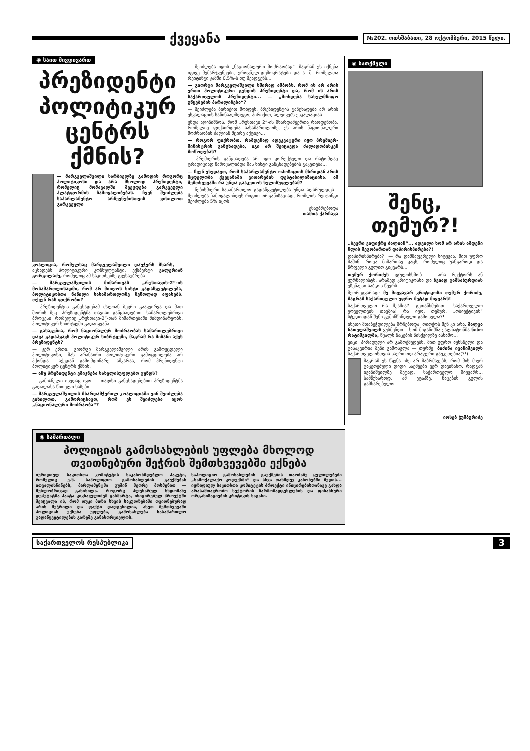ქვეყანა
№202. ოთხშაბათი, 28 ოქტომბერი, 2015 წელი.
◉ საით მივდივართ
პრეზიდენტი პოლიტიკურ ცენტრს ქმნის?
— მარგველაშვილი სარბიელზე გამოდის როგორც პოლიტიკოსი და არა მხოლოდ პრეზიდენტი, რომელიც მომავალში შეეცდება გარკვეული პლატფორმის ჩამოყალიბებას. ჩვენ შეიძლება საპარლამენტო არჩევნებისთვის ვიხილოთ გარკვეული
კოალიცია, რომელსაც მარგველაშვილი დაუჭერს მხარს, — აცხადებს პოლიტიკური კონსულტანტი, ექსპერტი ვალერიან გორგილაძე, რომელიც ამ საკითხებზე გვესაუბრება.
— მარგველაშვილის მიმართვას „რუსთავის-2“-ის მოსამართლისადმი, რომ არ მიიღოს ხისტი გადაწყვეტილება, პოლიტიკოსთა ნაწილი სასამართლოზე ზეწოლად აფასებს. თქვენ რას ფიქრობთ?
— პრეზიდენტის განცხადებამ ძალიან ბევრი გააკვირვა და მათ შორის მეც. პრეზიდენტმა თავისი განცხადებით, სამართლებრივი პროცესი, რომელიც „რუსთავი-2“-თან მიმართებაში მიმდინარეობს, პოლიტიკურ სიბრტყეში გადაიყვანა...
— გასაგებია, რომ ნაციონალურ მოძრაობას სამართლებრივი დავა გადაჰყავს პოლიტიკურ სიბრტყეში, მაგრამ რა მიზანი აქვს პრეზიდენტს?
— ჯერ ერთი, გიორგი მარგველაშვილი არის გამოუცდელი პოლიტიკოსი, მას არანაირი პოლიტიკური გამოცდილება არ ჰქონდა... აქედან გამომდინარე, აშკარაა, რომ პრეზიდენტი პოლიტიკურ ცენტრს ქმნის.
— ანუ პრეზიდენტი ემიჯნება სახელისუფლებო გუნდს?
— გამიჯნული ისედაც იყო — თავისი განცხადებებით პრეზიდენტმა გადალახა წითელი ხაზები.
— მარგველაშვილის მხარდამჭერილ კოალიციაში ვინ შეიძლება ვიხილოთ, გამორიცხავთ, რომ ეს შეიძლება იყოს „ნაციონალური მოძრაობა“?
— შეიძლება იყოს „ნაციონალური მოძრაობაც“. მაგრამ ეს იქნება იგივე მემარჯვენეები, ეროვნულ-დემოკრატები და ა. შ. რომელთა რეიტინგი ჯამში 0,5%-ს თუ შეადგენს...
— გიორგი მარგველაშვილი ხშირად ამბობს, რომ ის არ არის ერთი პოლიტიკური გუნდის პრეზიდენტი და, რომ ის არის საქართველოს პრეზიდენტი... — „მოხდება სახელმწიფო უწყებების პარალიზება“?
— შეიძლება პირიქით მოხდეს. პრეზიდენტის განცხადება არ არის ესკალაციის საწინააღმდეგო, პირიქით, ალვივებს ესკალაციას...
უნდა აღინიშნოს, რომ „რუსთავი 2“-ის მხარდამჭერთა რაოდენობა, რომელიც ფიქსირდება სასამართლოზე, ეს არის ნაციონალური მოძრაობის ძალიან მცირე აქტივი...
— როგორ ფიქრობთ, რამდენად ადეკვატური იყო პრემიერ-მინისტრის განცხადება, იგი არ შეიცავდა ძალადობისკენ მოწოდებას?
— პრემიერის განცხადება არ იყო კორექტული და რატომღაც ტრადიციად ჩამოყალიბდა მას ხისტი განცხადებების გაკეთება...
— ჩვენ ვხედავთ, რომ საპარლამენტო ოპოზიციის მხრიდან არის მცდელობა ქვეყანაში ვითარების დესტაბილიზაციისა. ამ შემთხვევაში რა უნდა გააკეთოს ხელისუფლებამ?
— ნებისმიერი სასამართლო გადაწყვეტილება უნდა აღსრულდეს... შეიძლება ჩამოყალიბდეს რიგით ორგანიზაციად, რომლის რეიტინგი შეიძლება 5% იყოს.
ესაუბრებოდა
თამთა ქარჩავა
◉ სათქმელი
შენც, თემურ?!
„ბევრი ვიფიქრე ძალიან“... ადვილი ხომ არ არის ამდენი წლის მეგობართან დაპირისპირება?!
დაპირისპირება?! — რა დამზაფვრელი სიტყვაა, მით უფრო მაშინ, როცა მიმართავ კაცს, რომელიც უანგაროდ და წრფელი გულით გიყვარს...
თემურ ქორიძეს ვგულისხმობ — არა რექტორს ან ჟურნალისტს, არამედ კრიტიკოსსა და ზვიად გამსახურდიას უზენაესი საბჭოს წევრს.
მეორეგვარად: მე მივყავარ კრიტიკოსი თემურ ქორიძე, მაგრამ საქართველო უფრო მეტად მიყვარს!
საქართველო რა შუაშია?! გეთანხმებით... საქართველო ყოველთვის თავშია! რა იყო, თემურ, „ობიექტივის“ სტუდიიდან შენი გუშინწინდელი გამოსვლა?!
ისეთი შთაბეჭდილება მრჩებოდა, თითქოს შენ კი არა, შალვა ნათელაშვილს ვუსმენდი... ხომ მიგანიშნა ქალბატონმა ნინო რატიშვილმა, წყალს ნაცების წისქვილზე ასხამო...
ვიცი, პირადული არ გამოქმედებს. მით უფრო აუხსნელი და გასაკვირია შენი გამოსვლა — თურმე, ბიძინა ივანიშვილს საქართველოსთვის საერთოდ არაფერი გაუკეთებია(?!).
მაგრამ ეს წყენა ისე არ მაბრმავებს, რომ მის მიერ გაკეთებული დიდი საქმეები ვერ დავინახო. რადგან ივანიშვილზე მეტად, საქართველო მიყვარს... სამწუხაროდ, ამ ეტაპზე, ნაცების გულის გამხარებელო...
იოსებ ჭუმბურიძე
◉ სამართალი
პოლიციას გამოსახლების უფლება მხოლოდ თვითნებური შეჭრის შემთხვევებში ექნება
იურიდიულ საკითხთა კომიტეტის საკანონმდებლო პაკეტი, რომელიც ე.წ. საპოლიციო გამოსახლების გაუქმებას ითვალისწინებს, პარლამენტმა გუშინ მეორე მოსმენით — მუხლობრივად განიხილა. როგორც პლენარულ სხდომაზე დეპუტატმა პაატა კიკნაველიძემ განმარტა, ინიცირებულ პროექტში შეიცვალა ის, რომ თუკი პირი სხვის საკუთრებაში თვითნებურად არის შეჭრილი და ფაქტი დადგენილია, ასეთ შემთხვევაში პოლიციას ექნება უფლება, გამოსახლება სასამართლო გადაწყვეტილების გარეშე განახორციელოს.
საპოლიციო გამოსახლების გაუქმების თაობაზე ცვლილებები „სამოქალაქო კოდექსში“ და სხვა თანმდევ კანონებში შედის... იურიდიულ საკითხთა კომიტეტის პროექტი ინიცირებისთანავე გახდა არასამთავრობო სექტორის წარმომადგენლების და ფინანსური ორგანიზაციების კრიტიკის საგანი.
საქართველოს რესპუბლიკა 3